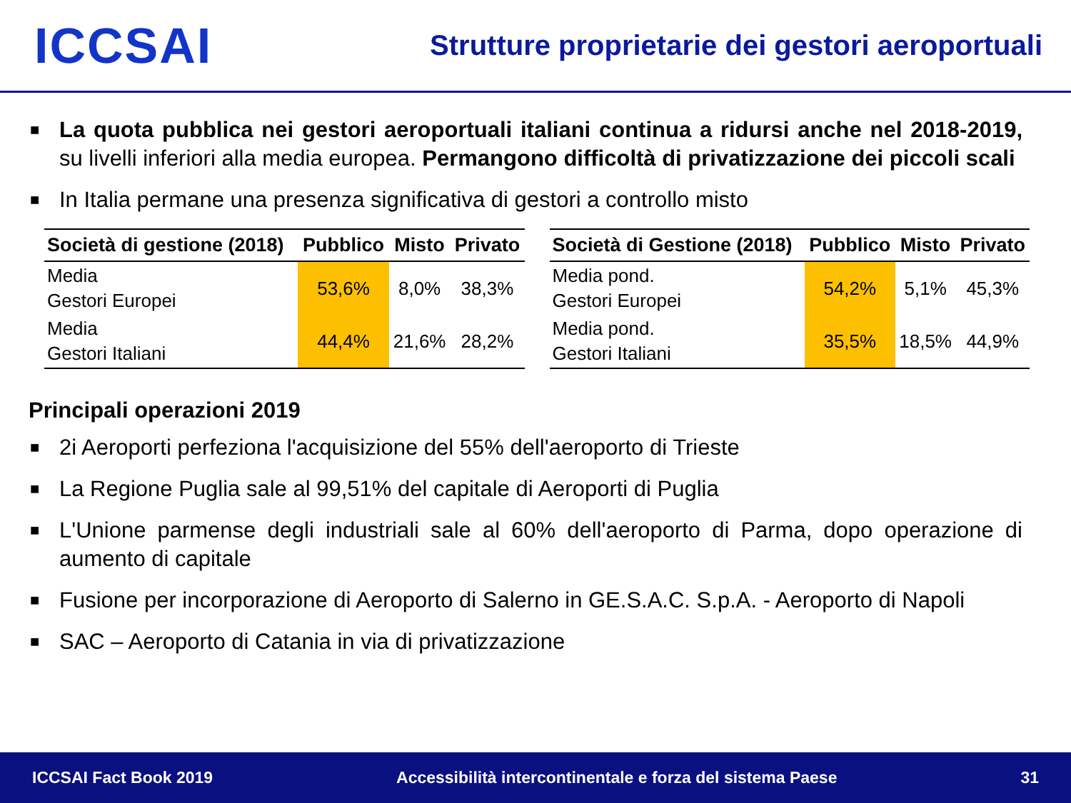ICCSAI
Strutture proprietarie dei gestori aeroportuali
■ La quota pubblica nei gestori aeroportuali italiani continua a ridursi anche nel 2018-2019, su livelli inferiori alla media europea. Permangono difficoltà di privatizzazione dei piccoli scali
■ In Italia permane una presenza significativa di gestori a controllo misto
| Società di gestione (2018) | Pubblico | Misto | Privato |
| --- | --- | --- | --- |
| Media Gestori Europei | 53,6% | 8,0% | 38,3% |
| Media Gestori Italiani | 44,4% | 21,6% | 28,2% |
| Società di Gestione (2018) | Pubblico | Misto | Privato |
| --- | --- | --- | --- |
| Media pond. Gestori Europei | 54,2% | 5,1% | 45,3% |
| Media pond. Gestori Italiani | 35,5% | 18,5% | 44,9% |
Principali operazioni 2019
■ 2i Aeroporti perfeziona l'acquisizione del 55% dell'aeroporto di Trieste
■ La Regione Puglia sale al 99,51% del capitale di Aeroporti di Puglia
■ L'Unione parmense degli industriali sale al 60% dell'aeroporto di Parma, dopo operazione di aumento di capitale
■ Fusione per incorporazione di Aeroporto di Salerno in GE.S.A.C. S.p.A. - Aeroporto di Napoli
■ SAC – Aeroporto di Catania in via di privatizzazione
ICCSAI Fact Book 2019 Accessibilità intercontinentale e forza del sistema Paese 31